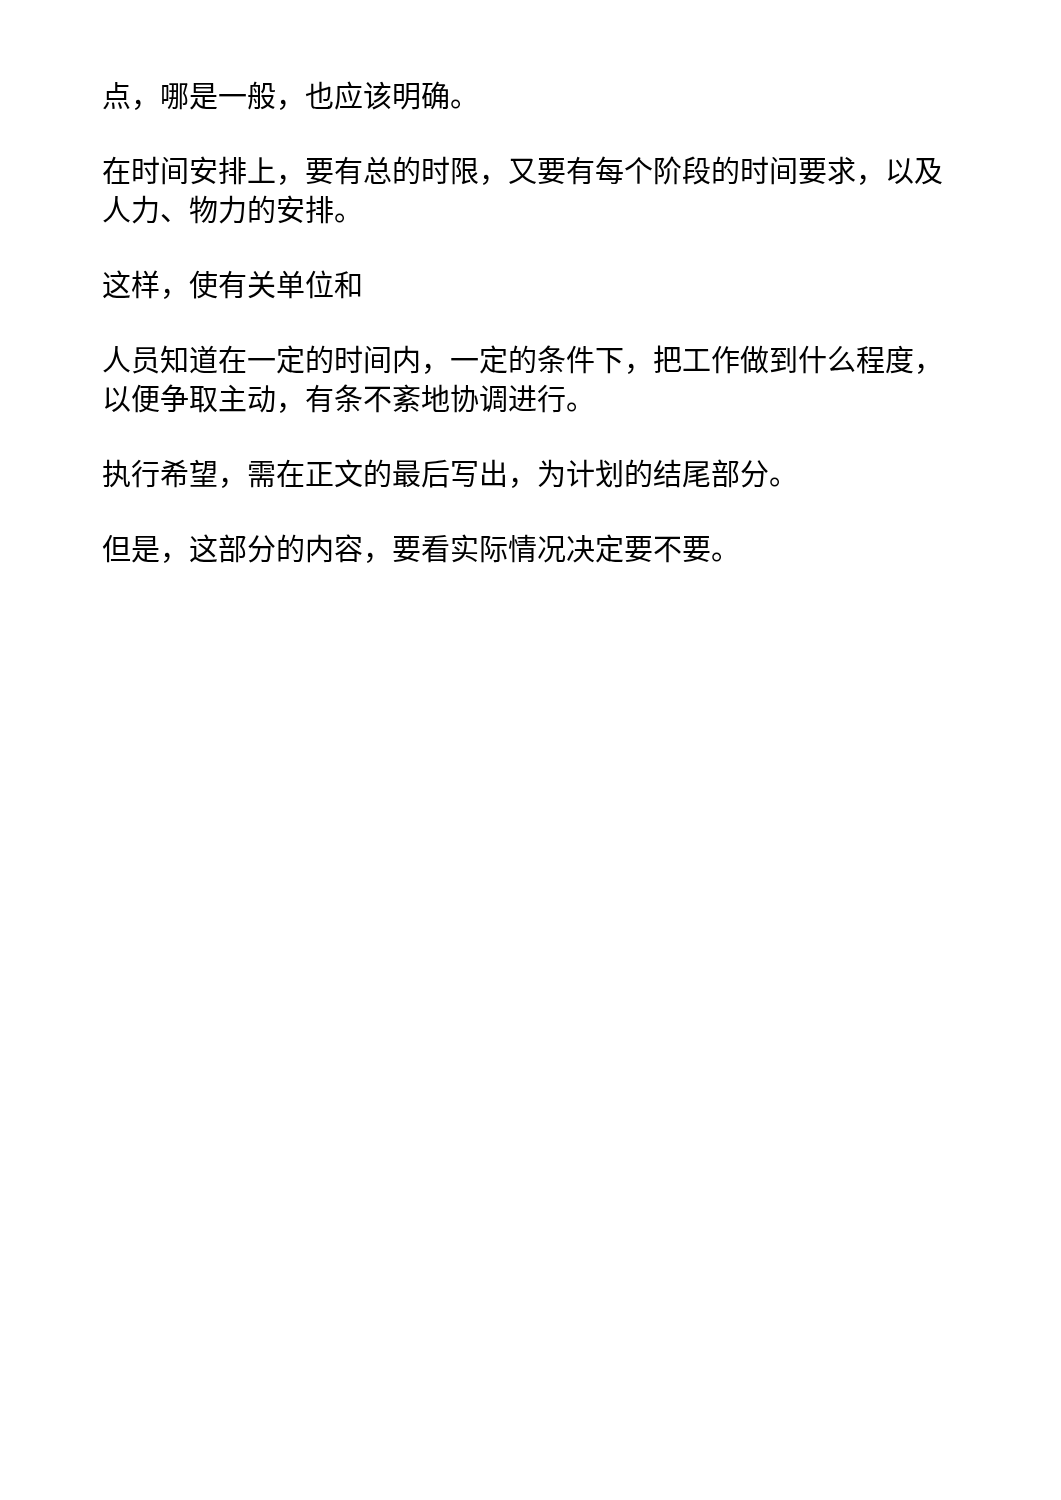点，哪是一般，也应该明确。
在时间安排上，要有总的时限，又要有每个阶段的时间要求，以及人力、物力的安排。
这样，使有关单位和
人员知道在一定的时间内，一定的条件下，把工作做到什么程度，以便争取主动，有条不紊地协调进行。
执行希望，需在正文的最后写出，为计划的结尾部分。
但是，这部分的内容，要看实际情况决定要不要。